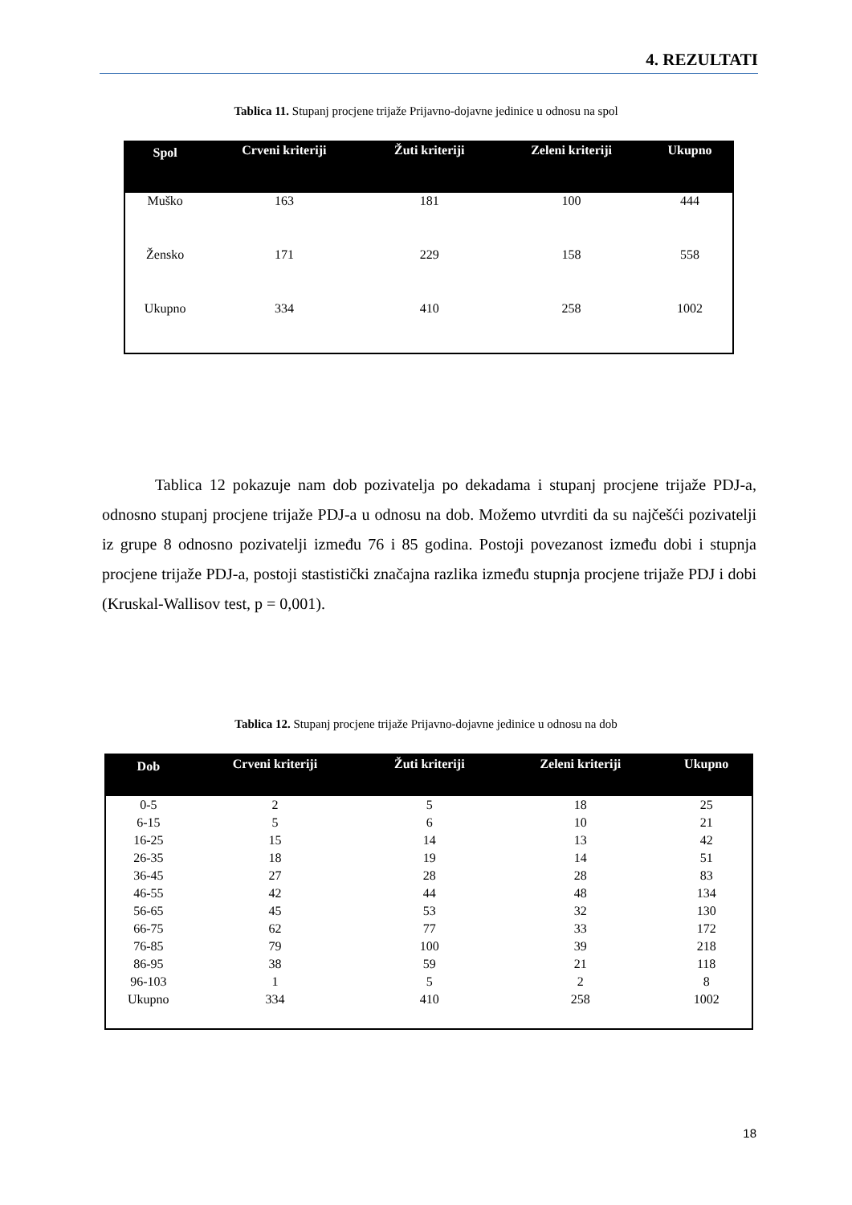4. REZULTATI
Tablica 11. Stupanj procjene trijaže Prijavno-dojavne jedinice u odnosu na spol
| Spol | Crveni kriteriji | Žuti kriteriji | Zeleni kriteriji | Ukupno |
| --- | --- | --- | --- | --- |
| Muško | 163 | 181 | 100 | 444 |
| Žensko | 171 | 229 | 158 | 558 |
| Ukupno | 334 | 410 | 258 | 1002 |
Tablica 12 pokazuje nam dob pozivatelja po dekadama i stupanj procjene trijaže PDJ-a, odnosno stupanj procjene trijaže PDJ-a u odnosu na dob. Možemo utvrditi da su najčešći pozivatelji iz grupe 8 odnosno pozivatelji između 76 i 85 godina. Postoji povezanost između dobi i stupnja procjene trijaže PDJ-a, postoji stastistički značajna razlika između stupnja procjene trijaže PDJ i dobi (Kruskal-Wallisov test, p = 0,001).
Tablica 12. Stupanj procjene trijaže Prijavno-dojavne jedinice u odnosu na dob
| Dob | Crveni kriteriji | Žuti kriteriji | Zeleni kriteriji | Ukupno |
| --- | --- | --- | --- | --- |
| 0-5 | 2 | 5 | 18 | 25 |
| 6-15 | 5 | 6 | 10 | 21 |
| 16-25 | 15 | 14 | 13 | 42 |
| 26-35 | 18 | 19 | 14 | 51 |
| 36-45 | 27 | 28 | 28 | 83 |
| 46-55 | 42 | 44 | 48 | 134 |
| 56-65 | 45 | 53 | 32 | 130 |
| 66-75 | 62 | 77 | 33 | 172 |
| 76-85 | 79 | 100 | 39 | 218 |
| 86-95 | 38 | 59 | 21 | 118 |
| 96-103 | 1 | 5 | 2 | 8 |
| Ukupno | 334 | 410 | 258 | 1002 |
18